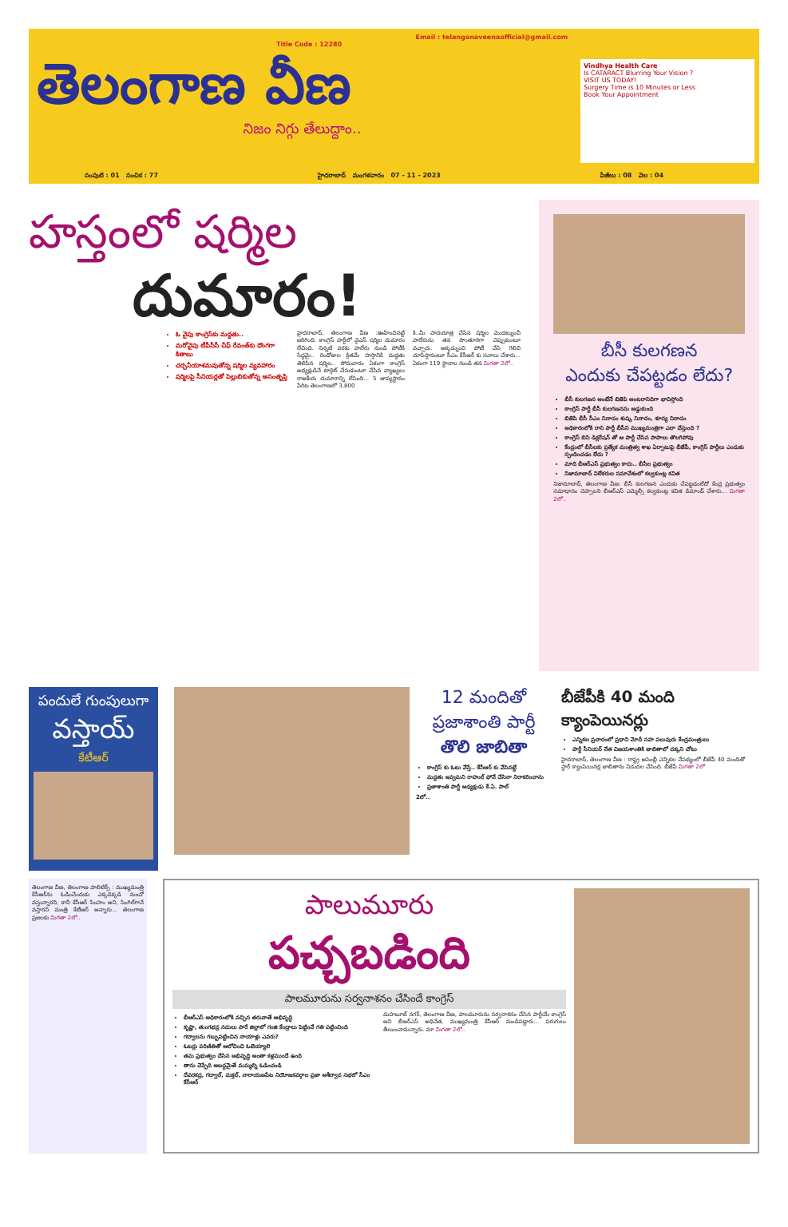Email : telanganaveenaofficial@gmail.com
Title Code : 12280
తెలంగాణ వీణ
నిజం నిగ్గు తేలుద్దాం..
Vindhya Health Care
Is CATARACT Blurring Your Vision ?
VISIT US TODAY!
Surgery Time is 10 Minutes or Less
Book Your Appointment
సంపుటి : 01 సంచిక : 77 హైదరాబాద్ మంగళవారం 07 - 11 - 2023 పేజీలు : 08 వెల : 04
హస్తంలో షర్మిల
దుమారం!
ఓ వైపు కాంగ్రెస్‌కు మద్దతు..
మరోవైపు టీపీసీసీ చీఫ్ రేవంత్‌కు దొంగగా కితాబు
చర్చనీయాశమవుతోన్న షర్మిల వ్యవహారం
షర్మిలపై సీనియర్లతో పెల్లుబికుతోన్న అసంతృప్తి
హైదరాబాద్, తెలంగాణ వీణ :ఊహించినట్టే జరిగింది. కాంగ్రెస్ పార్టీలో వైఎస్ షర్మిల దుమారం లేచింది. నిన్నటి వరకు పాలేరు నుండి పోటీకి సిద్ధమై.. రెండోజుల క్రితమే హస్తానికి మద్దతు తెలిపిన షర్మిల.. సోమవారం ఏకంగా కాంగ్రెస్ అధ్యక్షుడినే టార్గెట్ చేసుకుంటూ చేసిన వ్యాఖ్యలు రాజకీయ దుమారాన్ని లేపింది... 5 జాప్యస్థానం పేరిట తెలంగాణలో 3,800
కి..మీ పాదయాత్ర చేసిన షర్మిల మొదట్నుంచీ పాలేరును తన సొంతూరిగా చెప్పుకుంటూ వచ్చారు. అక్కడ్నుంచి పోటీ చేసి గెలిచి చూపిస్తానంటూ సీఎం కేసీఆర్ కు సవాలు చేశారు... ఏకంగా 119 స్థానాల నుండి తన మిగతా 2లో..
బీసీ కులగణన
ఎందుకు చేపట్టడం లేదు?
బీసీ కులగణన అంటేనే బిజెపి అంటరానిదిగా భావిస్తోంది
కాంగ్రెస్ పార్టీ బీసీ కులగణనను అడ్డుకుంది
బిజెపి బీసీ సీఎం నినాదం శుష్క నినాదం, శూన్య నినాదం
అధికారంలోకి రాని పార్టీ బీసీని ముఖ్యమంత్రిగా ఎలా చేస్తుంది ?
కాంగ్రెస్ బిసి డిక్లరేషన్ తో ఆ పార్టీ చేసిన పాపాలు తొలగిపోవు
కేంద్రంలో బీసీలకు ప్రత్యేక మంత్రిత్వ శాఖ ఏర్పాటుపై బీజేపీ, కాంగ్రెస్ పార్టీలు ఎందుకు స్పందించడం లేదు ?
మాది బీఆర్ఎస్ ప్రభుత్వం కాదు.. బీసీల ప్రభుత్వం
నిజామాబాద్ విలేకరుల సమావేశంలో కల్వకుంట్ల కవిత
నిజామాబాద్, తెలంగాణ వీణ: బీసీ కులగణన ఎందుకు చేపట్టడంలేదో కేంద్ర ప్రభుత్వం సమాధానం చెప్పాలని బీఆర్ఎస్ ఎమ్మెల్సీ కల్వకుంట్ల కవిత డిమాండ్ చేశారు... మిగతా 2లో..
పందులే గుంపులుగా
వస్తాయ్
కేటీఆర్
12 మందితో
ప్రజాశాంతి పార్టీ
తొలి జాబితా
కాంగ్రెస్ కు ఓటు వేస్తే.. కేసీఆర్ కు వేసినట్టే
మద్దతు ఇవ్వమని రాహుల్ ఫోనే చేసినా నిరాకరించాను
ప్రజాశాంతి పార్టీ అధ్యక్షుడు కే.ఏ. పాల్
2లో..
బీజేపీకి 40 మంది క్యాంపెయినర్లు
ఎన్నికల ప్రచారంలో ప్రధాని మోదీ సహ పలువురు కేంద్రమంత్రులు
పార్టీ సీనియర్ నేత విజయశాంతికి జాబితాలో దక్కని చోటు
హైదరాబాద్, తెలంగాణ వీణ : రాష్ట్ర అసెంబ్లీ ఎన్నికల నేపథ్యంలో బీజేపీ 40 మందితో స్టార్ క్యాంపెయినర్ల జాబితాను విడుదల చేసింది. బీజేపీ మిగతా 2లో
తెలంగాణ వీణ, తెలంగాణ పాలిటిక్స్ : ముఖ్యమంత్రి కేసీఆర్‌ను ఓడించేందుకు ఎక్కడెక్కడి నుంచో వస్తున్నారని, కానీ కేసీఆర్ సింహం అని, సింగిల్‌గానే వస్తారని మంత్రి కేటీఆర్ అన్నారు... తెలంగాణ ప్రజలకు మిగతా 2లో..
పాలుమూరు
పచ్చబడింది
పాలమూరును సర్వనాశనం చేసిందే కాంగ్రెస్
బీఆర్ఎస్ అధికారంలోకి వచ్చిన తరువాతే అభివృద్ధి
కృష్ణా, తుంగభద్ర నదులు పారే జిల్లాలో గంజి కేంద్రాలు పెట్టించే గతి పట్టించింది
గద్వాలను గబ్బుపట్టించిన నాయాళ్లు ఎవరు?
ఓటర్లు పరిణితితో ఆలోచించి ఓటెయ్యాలి
తమ ప్రభుత్వం చేసిన అభివృద్ధి అంతా కళ్లముందే ఉంది
తాను చెప్పేది అబద్ధమైతే మమ్మల్ని ఓడించండి
దేవరకద్ర, గద్వాల్, మక్తల్, నారాయణపేట నియోజకవర్గాల ప్రజా ఆశీర్వాద సభలో సీఎం కేసీఆర్
మహబూబ్ నగర్, తెలంగాణ వీణ, పాలమూరును సర్వనాశనం చేసిన పార్టీయే కాంగ్రెస్ అని బీఆర్ఎస్ అధినేత, ముఖ్యమంత్రి కేసీఆర్ మండిపడ్డారు... పరుగులు తీయించామన్నారు. మా మిగతా 2లో..